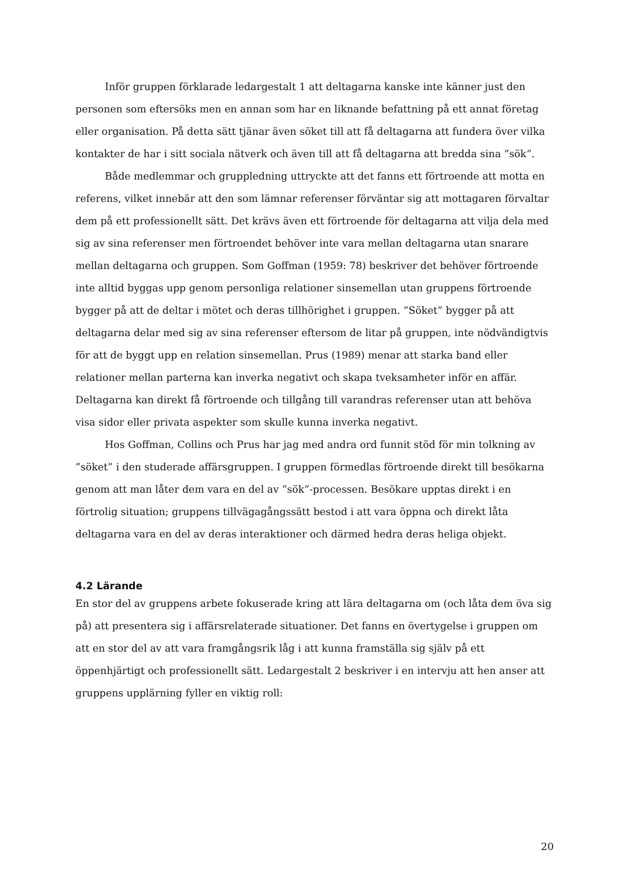Inför gruppen förklarade ledargestalt 1 att deltagarna kanske inte känner just den personen som eftersöks men en annan som har en liknande befattning på ett annat företag eller organisation. På detta sätt tjänar även söket till att få deltagarna att fundera över vilka kontakter de har i sitt sociala nätverk och även till att få deltagarna att bredda sina ”sök”.
Både medlemmar och gruppledning uttryckte att det fanns ett förtroende att motta en referens, vilket innebär att den som lämnar referenser förväntar sig att mottagaren förvaltar dem på ett professionellt sätt. Det krävs även ett förtroende för deltagarna att vilja dela med sig av sina referenser men förtroendet behöver inte vara mellan deltagarna utan snarare mellan deltagarna och gruppen. Som Goffman (1959: 78) beskriver det behöver förtroende inte alltid byggas upp genom personliga relationer sinsemellan utan gruppens förtroende bygger på att de deltar i mötet och deras tillhörighet i gruppen. ”Söket” bygger på att deltagarna delar med sig av sina referenser eftersom de litar på gruppen, inte nödvändigtvis för att de byggt upp en relation sinsemellan. Prus (1989) menar att starka band eller relationer mellan parterna kan inverka negativt och skapa tveksamheter inför en affär. Deltagarna kan direkt få förtroende och tillgång till varandras referenser utan att behöva visa sidor eller privata aspekter som skulle kunna inverka negativt.
Hos Goffman, Collins och Prus har jag med andra ord funnit stöd för min tolkning av ”söket” i den studerade affärsgruppen. I gruppen förmedlas förtroende direkt till besökarna genom att man låter dem vara en del av ”sök”-processen. Besökare upptas direkt i en förtrolig situation; gruppens tillvägagångssätt bestod i att vara öppna och direkt låta deltagarna vara en del av deras interaktioner och därmed hedra deras heliga objekt.
4.2 Lärande
En stor del av gruppens arbete fokuserade kring att lära deltagarna om (och låta dem öva sig på) att presentera sig i affärsrelaterade situationer. Det fanns en övertygelse i gruppen om att en stor del av att vara framgångsrik låg i att kunna framställa sig själv på ett öppenhjärtigt och professionellt sätt. Ledargestalt 2 beskriver i en intervju att hen anser att gruppens upplärning fyller en viktig roll:
20